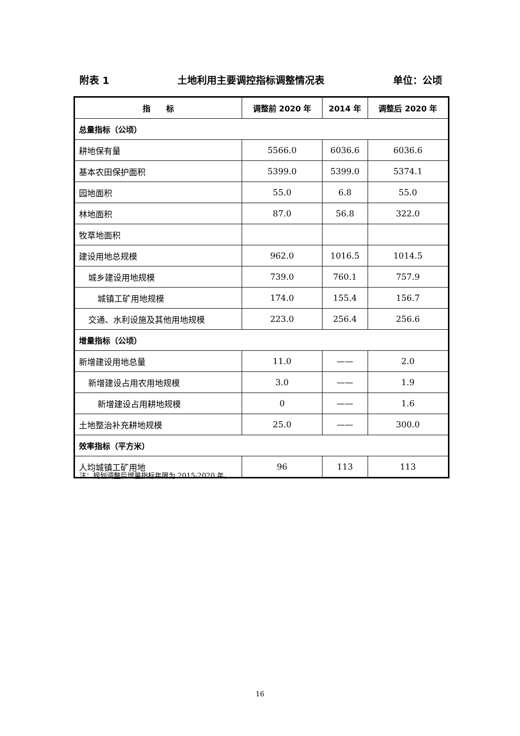附表 1 土地利用主要调控指标调整情况表 单位：公顷
| 指 标 | 调整前 2020 年 | 2014 年 | 调整后 2020 年 |
| --- | --- | --- | --- |
| 总量指标（公顷） | | | |
| 耕地保有量 | 5566.0 | 6036.6 | 6036.6 |
| 基本农田保护面积 | 5399.0 | 5399.0 | 5374.1 |
| 园地面积 | 55.0 | 6.8 | 55.0 |
| 林地面积 | 87.0 | 56.8 | 322.0 |
| 牧草地面积 | | | |
| 建设用地总规模 | 962.0 | 1016.5 | 1014.5 |
| 城乡建设用地规模 | 739.0 | 760.1 | 757.9 |
| 城镇工矿用地规模 | 174.0 | 155.4 | 156.7 |
| 交通、水利设施及其他用地规模 | 223.0 | 256.4 | 256.6 |
| 增量指标（公顷） | | | |
| 新增建设用地总量 | 11.0 | —— | 2.0 |
| 新增建设占用农用地规模 | 3.0 | —— | 1.9 |
| 新增建设占用耕地规模 | 0 | —— | 1.6 |
| 土地整治补充耕地规模 | 25.0 | —— | 300.0 |
| 效率指标（平方米） | | | |
| 人均城镇工矿用地 | 96 | 113 | 113 |
注：规划调整后增量指标年限为 2015-2020 年。
16